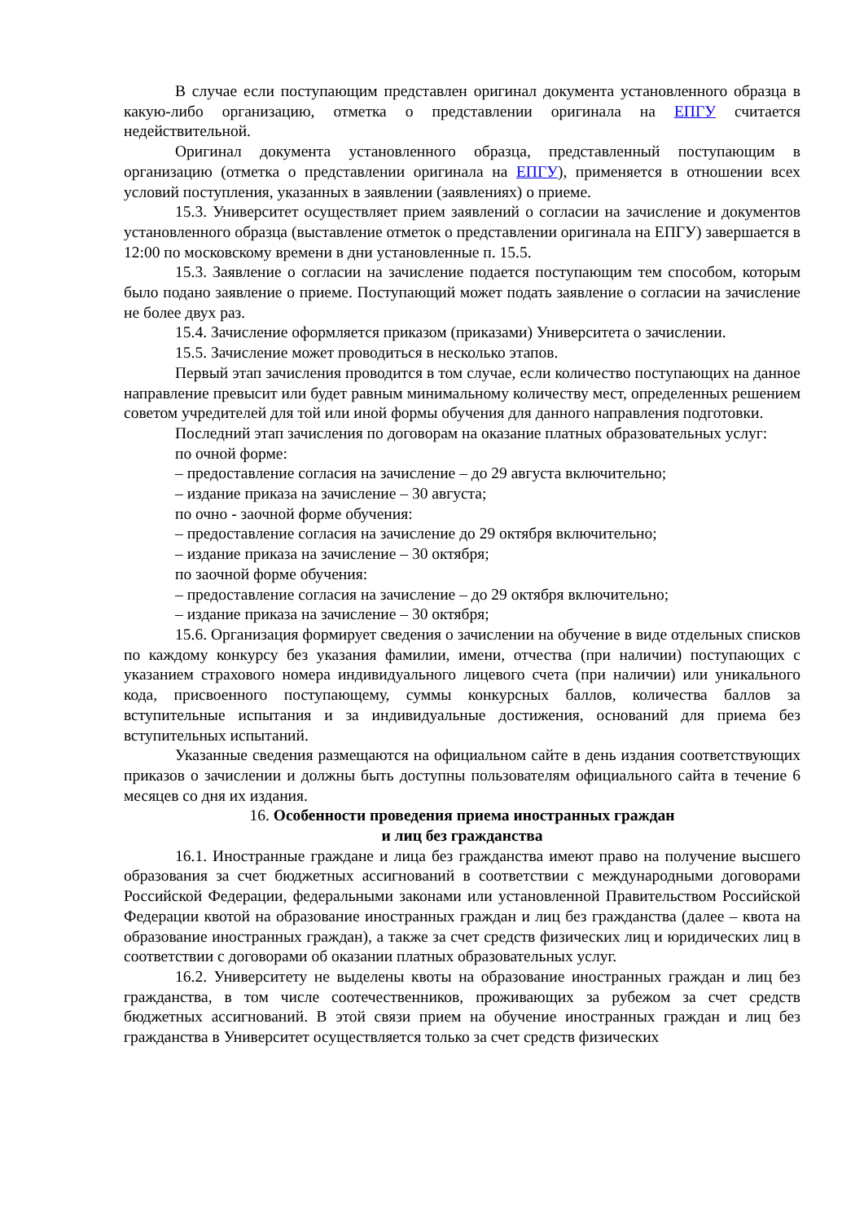В случае если поступающим представлен оригинал документа установленного образца в какую-либо организацию, отметка о представлении оригинала на ЕПГУ считается недействительной.
Оригинал документа установленного образца, представленный поступающим в организацию (отметка о представлении оригинала на ЕПГУ), применяется в отношении всех условий поступления, указанных в заявлении (заявлениях) о приеме.
15.3. Университет осуществляет прием заявлений о согласии на зачисление и документов установленного образца (выставление отметок о представлении оригинала на ЕПГУ) завершается в 12:00 по московскому времени в дни установленные п. 15.5.
15.3. Заявление о согласии на зачисление подается поступающим тем способом, которым было подано заявление о приеме. Поступающий может подать заявление о согласии на зачисление не более двух раз.
15.4. Зачисление оформляется приказом (приказами) Университета о зачислении.
15.5. Зачисление может проводиться в несколько этапов.
Первый этап зачисления проводится в том случае, если количество поступающих на данное направление превысит или будет равным минимальному количеству мест, определенных решением советом учредителей для той или иной формы обучения для данного направления подготовки.
Последний этап зачисления по договорам на оказание платных образовательных услуг:
по очной форме:
– предоставление согласия на зачисление – до 29 августа включительно;
– издание приказа на зачисление – 30 августа;
по очно - заочной форме обучения:
– предоставление согласия на зачисление до 29 октября включительно;
– издание приказа на зачисление – 30 октября;
по заочной форме обучения:
– предоставление согласия на зачисление – до 29 октября включительно;
– издание приказа на зачисление – 30 октября;
15.6. Организация формирует сведения о зачислении на обучение в виде отдельных списков по каждому конкурсу без указания фамилии, имени, отчества (при наличии) поступающих с указанием страхового номера индивидуального лицевого счета (при наличии) или уникального кода, присвоенного поступающему, суммы конкурсных баллов, количества баллов за вступительные испытания и за индивидуальные достижения, оснований для приема без вступительных испытаний.
Указанные сведения размещаются на официальном сайте в день издания соответствующих приказов о зачислении и должны быть доступны пользователям официального сайта в течение 6 месяцев со дня их издания.
16. Особенности проведения приема иностранных граждан
и лиц без гражданства
16.1. Иностранные граждане и лица без гражданства имеют право на получение высшего образования за счет бюджетных ассигнований в соответствии с международными договорами Российской Федерации, федеральными законами или установленной Правительством Российской Федерации квотой на образование иностранных граждан и лиц без гражданства (далее – квота на образование иностранных граждан), а также за счет средств физических лиц и юридических лиц в соответствии с договорами об оказании платных образовательных услуг.
16.2. Университету не выделены квоты на образование иностранных граждан и лиц без гражданства, в том числе соотечественников, проживающих за рубежом за счет средств бюджетных ассигнований. В этой связи прием на обучение иностранных граждан и лиц без гражданства в Университет осуществляется только за счет средств физических